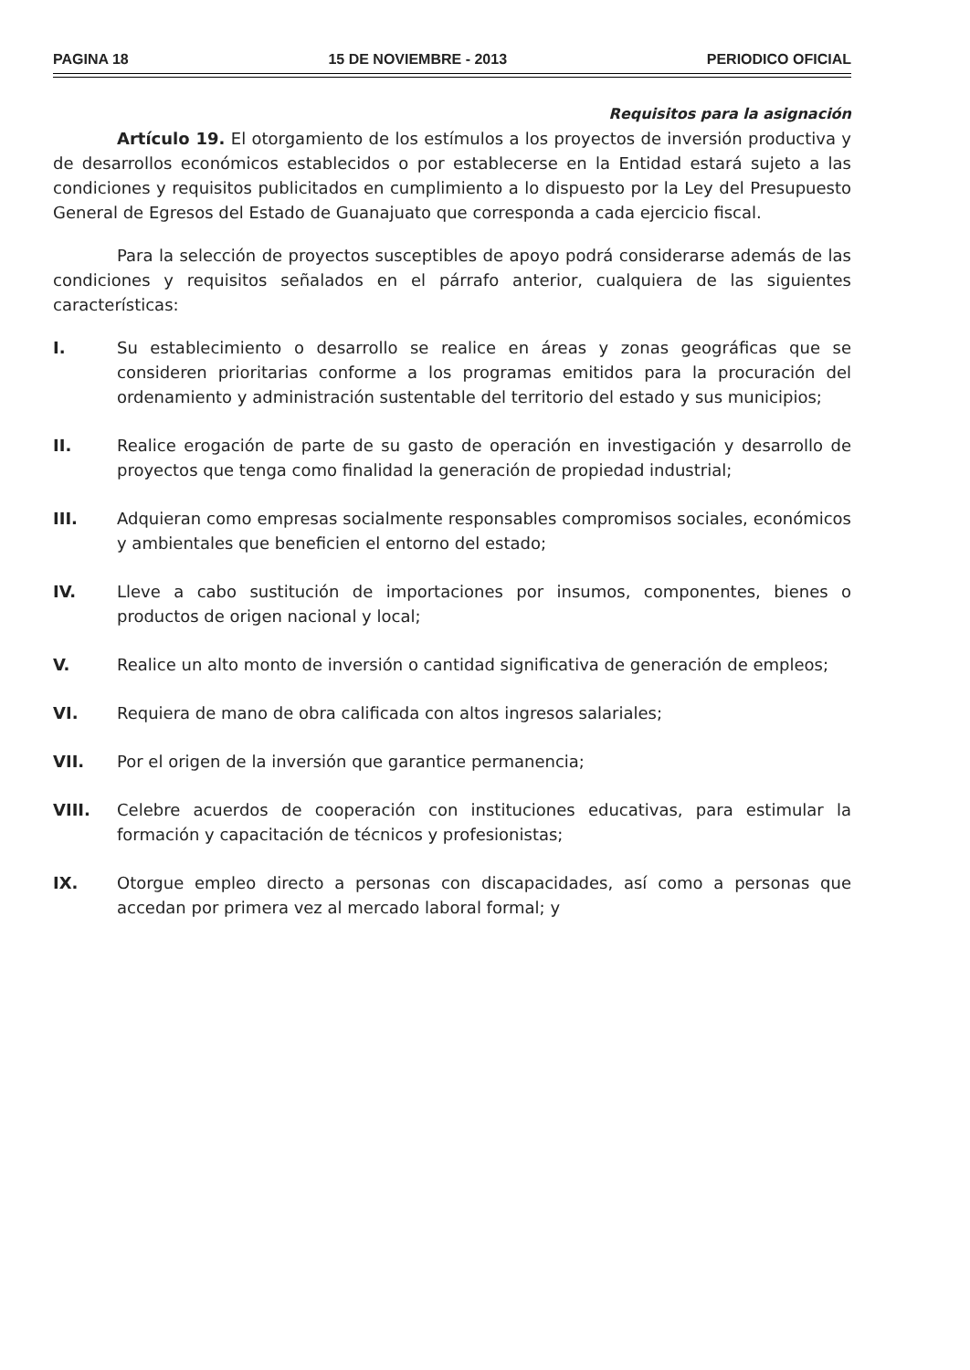PAGINA 18 15 DE NOVIEMBRE - 2013 PERIODICO OFICIAL
Requisitos para la asignación
Artículo 19. El otorgamiento de los estímulos a los proyectos de inversión productiva y de desarrollos económicos establecidos o por establecerse en la Entidad estará sujeto a las condiciones y requisitos publicitados en cumplimiento a lo dispuesto por la Ley del Presupuesto General de Egresos del Estado de Guanajuato que corresponda a cada ejercicio fiscal.
Para la selección de proyectos susceptibles de apoyo podrá considerarse además de las condiciones y requisitos señalados en el párrafo anterior, cualquiera de las siguientes características:
I. Su establecimiento o desarrollo se realice en áreas y zonas geográficas que se consideren prioritarias conforme a los programas emitidos para la procuración del ordenamiento y administración sustentable del territorio del estado y sus municipios;
II. Realice erogación de parte de su gasto de operación en investigación y desarrollo de proyectos que tenga como finalidad la generación de propiedad industrial;
III. Adquieran como empresas socialmente responsables compromisos sociales, económicos y ambientales que beneficien el entorno del estado;
IV. Lleve a cabo sustitución de importaciones por insumos, componentes, bienes o productos de origen nacional y local;
V. Realice un alto monto de inversión o cantidad significativa de generación de empleos;
VI. Requiera de mano de obra calificada con altos ingresos salariales;
VII. Por el origen de la inversión que garantice permanencia;
VIII. Celebre acuerdos de cooperación con instituciones educativas, para estimular la formación y capacitación de técnicos y profesionistas;
IX. Otorgue empleo directo a personas con discapacidades, así como a personas que accedan por primera vez al mercado laboral formal; y